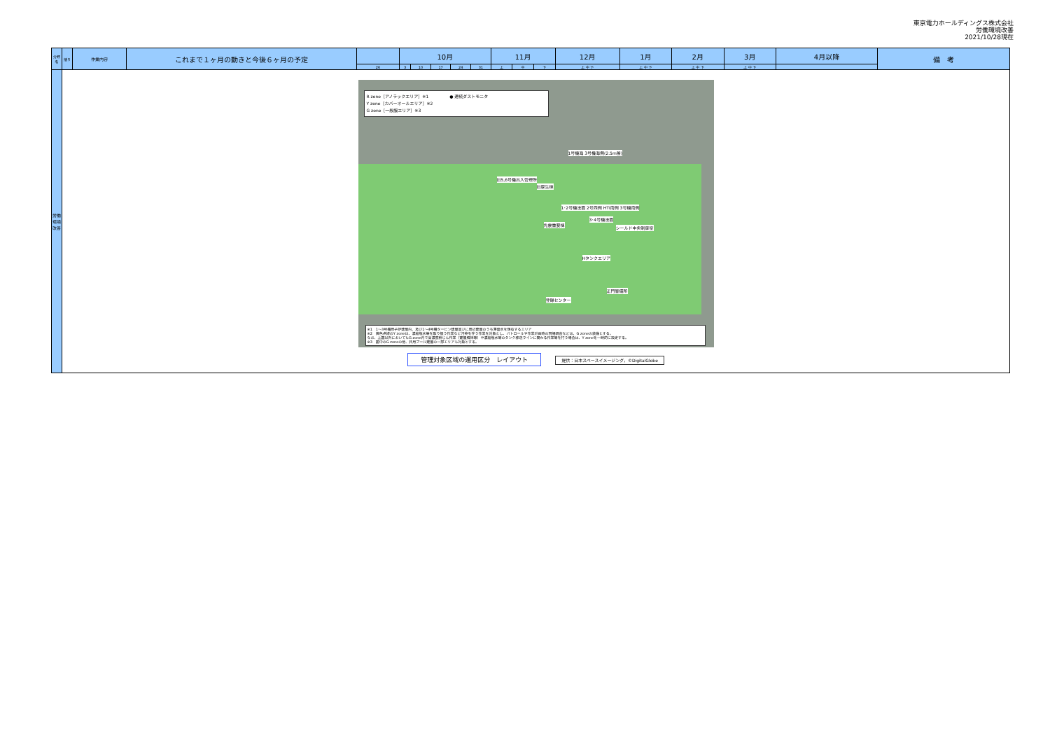東京電力ホールディングス株式会社
労働環境改善
2021/10/28現在
| 分野名 | 括り | 作業内容 | これまで１ヶ月の動きと今後６ヶ月の予定 | | 10月 | | | | | 11月 | | | 12月 | 1月 | 2月 | 3月 | 4月以降 | 備 考 |
| --- | --- | --- | --- | --- | --- | --- | --- | --- | --- | --- | --- | --- | --- | --- | --- | --- | --- | --- |
| | | | | 26 | 3 | 10 | 17 | 24 | 31 | 上 | 中 | 下 | 上 中 下 | 上 中 下 | 上 中 下 | 上 中 下 | | |
| 労働環境改善 | R zone［アノラックエリア］※1 ● 連続ダストモニタ Y zone［カバーオールエリア］※2 G zone［一般服エリア］※3 1号機海 3号機海側(2.5m盤) 旧5,6号機出入管理所 旧厚生棟 1･2号機法面 2号西側 HTI南側 3号機南側 3･4号機法面 免震重要棟 シールド中央制御室 Hタンクエリア 正門警備所 登録センター ※1 1～3号機原子炉建屋内、及び1～4号機タービン建屋並びに周辺建屋のうち滞留水を保有するエリア ※2 黄色点線のY zoneは、濃縮塩水等を取り扱う作業など汚染を伴う作業を対象とし、パトロールや作業計画時の現場調査などは、G zoneの装備とする。 なお、上図以外においてもG zone内で高濃度粉じん作業（建屋解体等）や濃縮塩水等のタンク移送ラインに関わる作業等を行う場合は、Y zoneを一時的に設定する。 ※3 図中のG zoneの他、共用プール建屋の一部エリアも対象とする。 管理対象区域の運用区分 レイアウト 提供：日本スペースイメージング，©DigitalGlobe | | | | | | | | | | | | | | | | | |